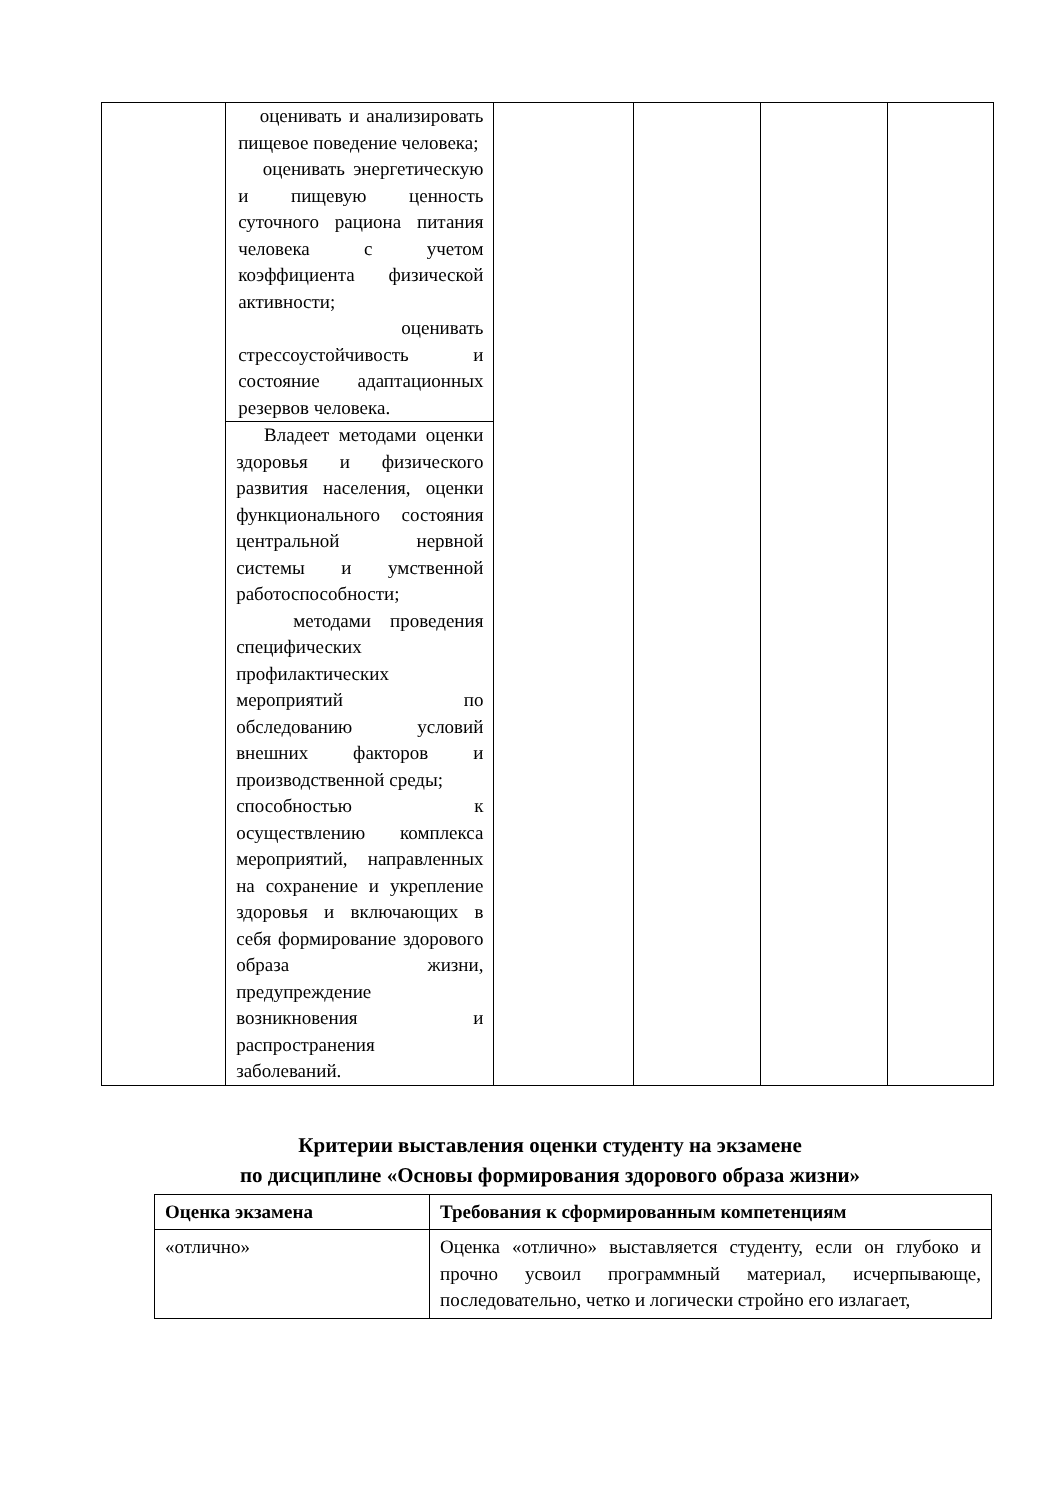| | оценивать и анализировать пищевое поведение человека; оценивать энергетическую и пищевую ценность суточного рациона питания человека с учетом коэффициента физической активности; оценивать стрессоустойчивость и состояние адаптационных резервов человека. | | | | |
| | Владеет методами оценки здоровья и физического развития населения, оценки функционального состояния центральной нервной системы и умственной работоспособности; методами проведения специфических профилактических мероприятий по обследованию условий внешних факторов и производственной среды; способностью к осуществлению комплекса мероприятий, направленных на сохранение и укрепление здоровья и включающих в себя формирование здорового образа жизни, предупреждение возникновения и распространения заболеваний. | | | | |
Критерии выставления оценки студенту на экзамене
по дисциплине «Основы формирования здорового образа жизни»
| Оценка экзамена | Требования к сформированным компетенциям |
| --- | --- |
| «отлично» | Оценка «отлично» выставляется студенту, если он глубоко и прочно усвоил программный материал, исчерпывающе, последовательно, четко и логически стройно его излагает, |